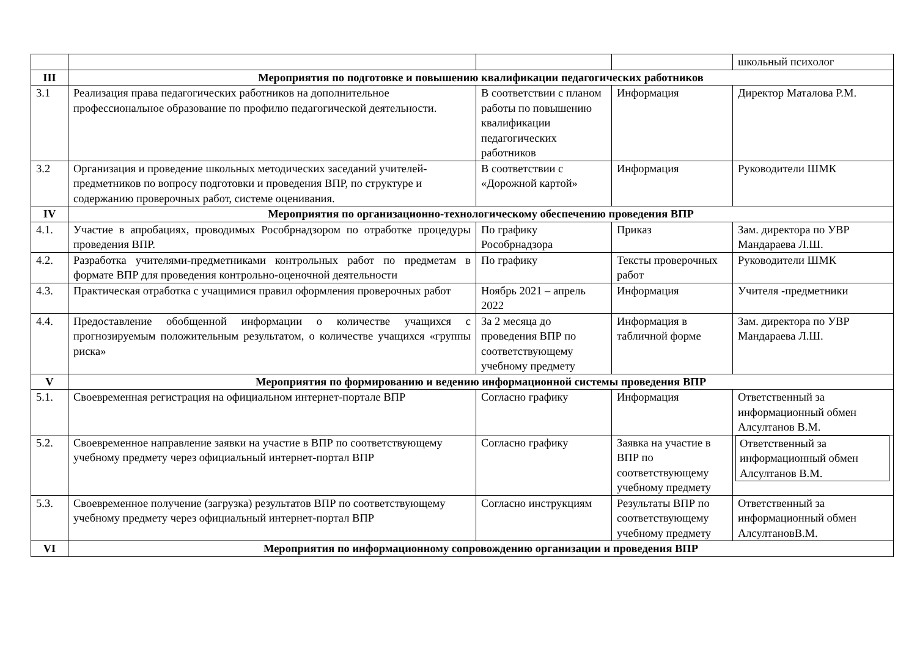| | | | | школьный психолог |
| III | Мероприятия по подготовке и повышению квалификации педагогических работников | | | |
| 3.1 | Реализация права педагогических работников на дополнительное профессиональное образование по профилю педагогической деятельности. | В соответствии с планом работы по повышению квалификации педагогических работников | Информация | Директор Маталова Р.М. |
| 3.2 | Организация и проведение школьных методических заседаний учителей-предметников по вопросу подготовки и проведения ВПР, по структуре и содержанию проверочных работ, системе оценивания. | В соответствии с «Дорожной картой» | Информация | Руководители ШМК |
| IV | Мероприятия по организационно-технологическому обеспечению проведения ВПР | | | |
| 4.1. | Участие в апробациях, проводимых Рособрнадзором по отработке процедуры проведения ВПР. | По графику Рособрнадзора | Приказ | Зам. директора по УВР Мандараева Л.Ш. |
| 4.2. | Разработка учителями-предметниками контрольных работ по предметам в формате ВПР для проведения контрольно-оценочной деятельности | По графику | Тексты проверочных работ | Руководители ШМК |
| 4.3. | Практическая отработка с учащимися правил оформления проверочных работ | Ноябрь 2021 – апрель 2022 | Информация | Учителя -предметники |
| 4.4. | Предоставление обобщенной информации о количестве учащихся с прогнозируемым положительным результатом, о количестве учащихся «группы риска» | За 2 месяца до проведения ВПР по соответствующему учебному предмету | Информация в табличной форме | Зам. директора по УВР Мандараева Л.Ш. |
| V | Мероприятия по формированию и ведению информационной системы проведения ВПР | | | |
| 5.1. | Своевременная регистрация на официальном интернет-портале ВПР | Согласно графику | Информация | Ответственный за информационный обмен Алсултанов В.М. |
| 5.2. | Своевременное направление заявки на участие в ВПР по соответствующему учебному предмету через официальный интернет-портал ВПР | Согласно графику | Заявка на участие в ВПР по соответствующему учебному предмету | Ответственный за информационный обмен Алсултанов В.М. |
| 5.3. | Своевременное получение (загрузка) результатов ВПР по соответствующему учебному предмету через официальный интернет-портал ВПР | Согласно инструкциям | Результаты ВПР по соответствующему учебному предмету | Ответственный за информационный обмен АлсултановВ.М. |
| VI | Мероприятия по информационному сопровождению организации и проведения ВПР | | | |